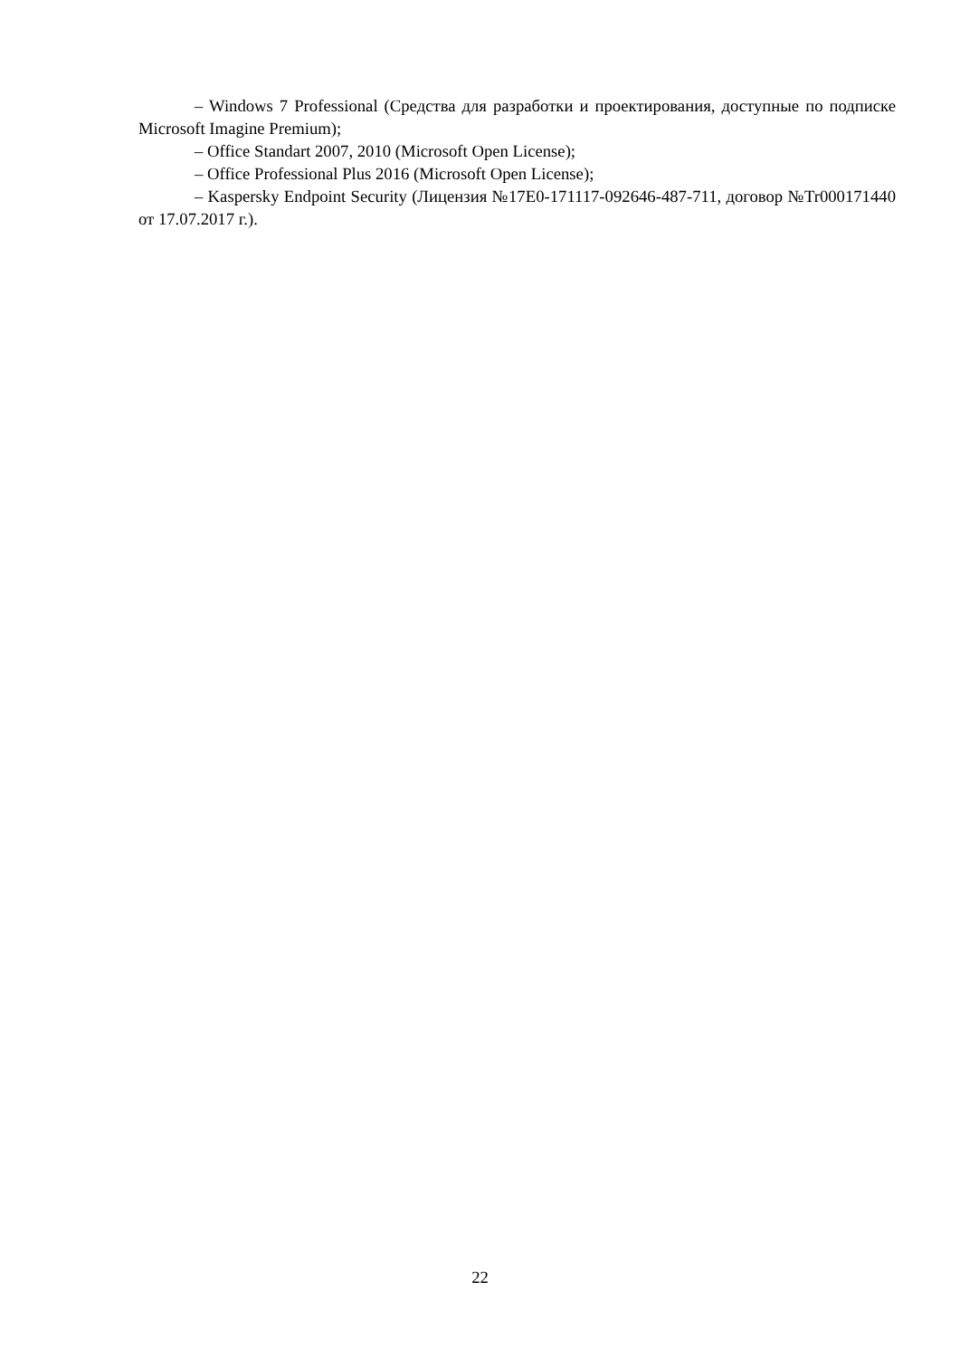– Windows 7 Professional (Средства для разработки и проектирования, доступные по подписке Microsoft Imagine Premium);
– Office Standart 2007, 2010 (Microsoft Open License);
– Office Professional Plus 2016 (Microsoft Open License);
– Kaspersky Endpoint Security (Лицензия №17E0-171117-092646-487-711, договор №Tr000171440 от 17.07.2017 г.).
22